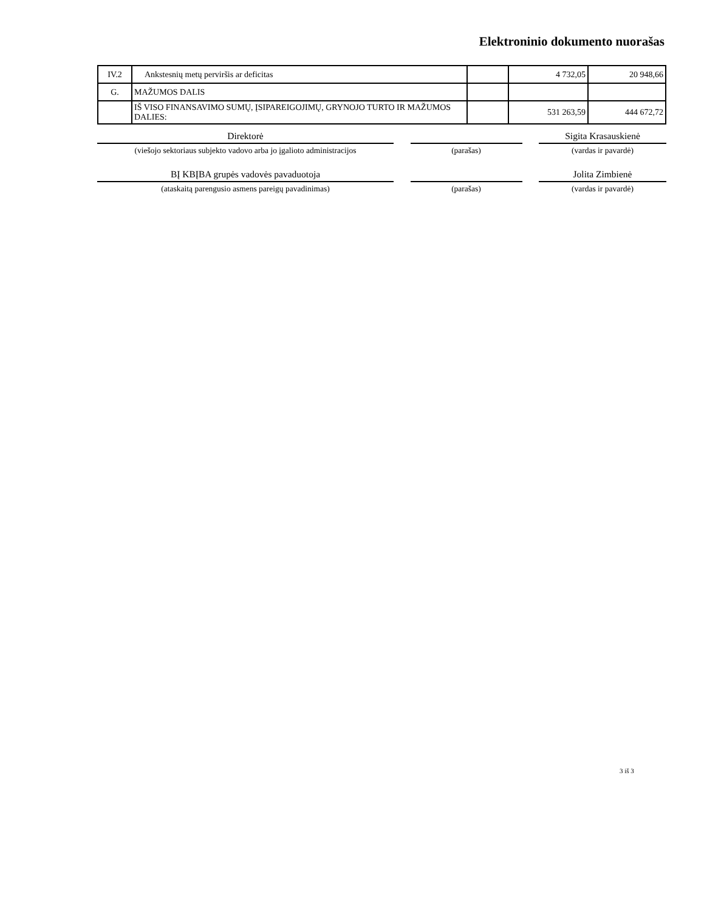Elektroninio dokumento nuorašas
| IV.2 | Ankstesnių metų perviršis ar deficitas | | 4 732,05 | 20 948,66 |
| G. | MAŽUMOS DALIS | | | |
| | IŠ VISO FINANSAVIMO SUMŲ, ĮSIPAREIGOJIMŲ, GRYNOJO TURTO IR MAŽUMOS DALIES: | | 531 263,59 | 444 672,72 |
Direktorė
(viešojo sektoriaus subjekto vadovo arba jo įgalioto administracijos
(parašas)
Sigita Krasauskienė
(vardas ir pavardė)
BĮ KBĮBA grupės vadovės pavaduotoja
(ataskaitą parengusio asmens pareigų pavadinimas)
(parašas)
Jolita Zimbienė
(vardas ir pavardė)
3 iš 3